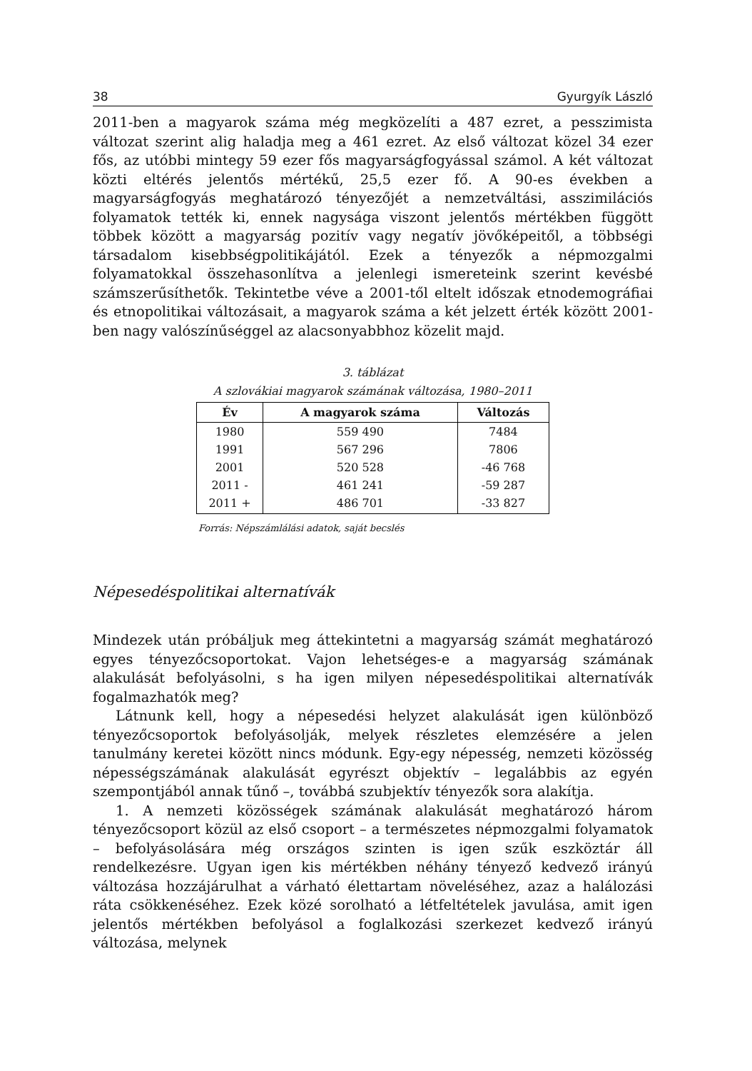38 Gyurgyík László
2011-ben a magyarok száma még megközelíti a 487 ezret, a pesszimista változat szerint alig haladja meg a 461 ezret. Az első változat közel 34 ezer fős, az utóbbi mintegy 59 ezer fős magyarságfogyással számol. A két változat közti eltérés jelentős mértékű, 25,5 ezer fő. A 90-es években a magyarságfogyás meghatározó tényezőjét a nemzetváltási, asszimilációs folyamatok tették ki, ennek nagysága viszont jelentős mértékben függött többek között a magyarság pozitív vagy negatív jövőképeitől, a többségi társadalom kisebbségpolitikájától. Ezek a tényezők a népmozgalmi folyamatokkal összehasonlítva a jelenlegi ismereteink szerint kevésbé számszerűsíthetők. Tekintetbe véve a 2001-től eltelt időszak etnodemográfiai és etnopolitikai változásait, a magyarok száma a két jelzett érték között 2001-ben nagy valószínűséggel az alacsonyabbhoz közelit majd.
3. táblázat
A szlovákiai magyarok számának változása, 1980–2011
| Év | A magyarok száma | Változás |
| --- | --- | --- |
| 1980 | 559 490 | 7484 |
| 1991 | 567 296 | 7806 |
| 2001 | 520 528 | -46 768 |
| 2011 - | 461 241 | -59 287 |
| 2011 + | 486 701 | -33 827 |
Forrás: Népszámlálási adatok, saját becslés
Népesedéspolitikai alternatívák
Mindezek után próbáljuk meg áttekintetni a magyarság számát meghatározó egyes tényezőcsoportokat. Vajon lehetséges-e a magyarság számának alakulását befolyásolni, s ha igen milyen népesedéspolitikai alternatívák fogalmazhatók meg?
Látnunk kell, hogy a népesedési helyzet alakulását igen különböző tényezőcsoportok befolyásolják, melyek részletes elemzésére a jelen tanulmány keretei között nincs módunk. Egy-egy népesség, nemzeti közösség népességszámának alakulását egyrészt objektív – legalábbis az egyén szempontjából annak tűnő –, továbbá szubjektív tényezők sora alakítja.
1. A nemzeti közösségek számának alakulását meghatározó három tényezőcsoport közül az első csoport – a természetes népmozgalmi folyamatok – befolyásolására még országos szinten is igen szűk eszköztár áll rendelkezésre. Ugyan igen kis mértékben néhány tényező kedvező irányú változása hozzájárulhat a várható élettartam növeléséhez, azaz a halálozási ráta csökkenéséhez. Ezek közé sorolható a létfeltételek javulása, amit igen jelentős mértékben befolyásol a foglalkozási szerkezet kedvező irányú változása, melynek